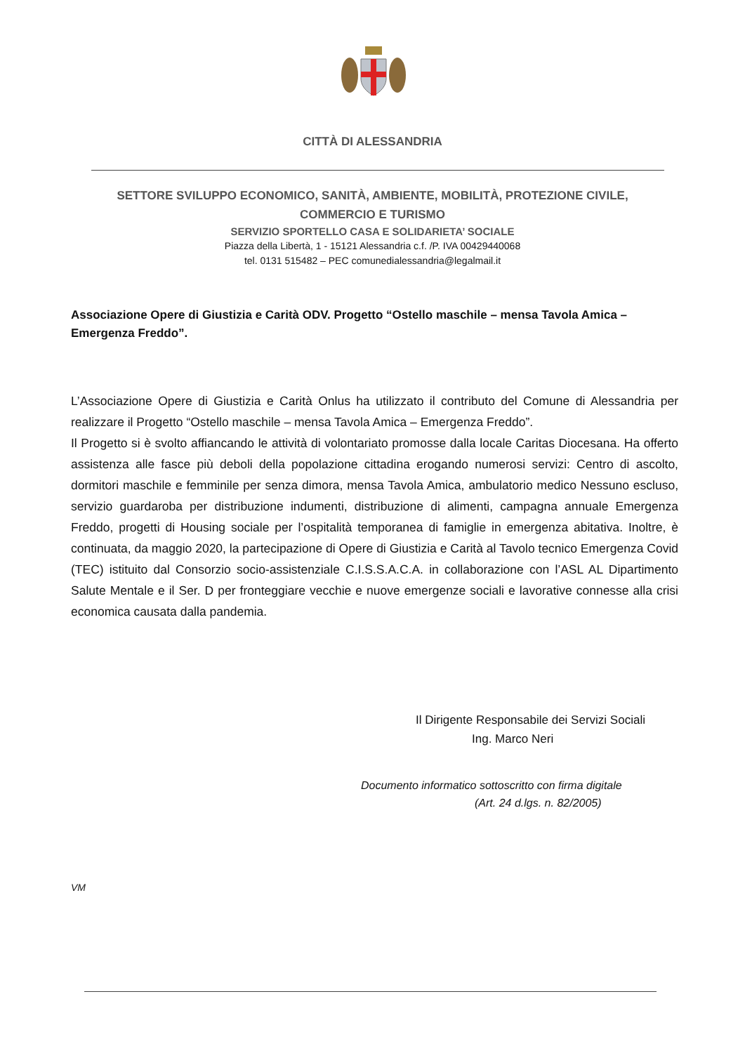CITTÀ DI ALESSANDRIA
SETTORE SVILUPPO ECONOMICO, SANITÀ, AMBIENTE, MOBILITÀ, PROTEZIONE CIVILE,
COMMERCIO E TURISMO
SERVIZIO SPORTELLO CASA E SOLIDARIETA’ SOCIALE
Piazza della Libertà, 1 - 15121 Alessandria c.f. /P. IVA 00429440068
tel. 0131 515482 – PEC comunedialessandria@legalmail.it
Associazione Opere di Giustizia e Carità ODV. Progetto “Ostello maschile – mensa Tavola Amica – Emergenza Freddo”.
L’Associazione Opere di Giustizia e Carità Onlus ha utilizzato il contributo del Comune di Alessandria per realizzare il Progetto “Ostello maschile – mensa Tavola Amica – Emergenza Freddo”.
Il Progetto si è svolto affiancando le attività di volontariato promosse dalla locale Caritas Diocesana. Ha offerto assistenza alle fasce più deboli della popolazione cittadina erogando numerosi servizi: Centro di ascolto, dormitori maschile e femminile per senza dimora, mensa Tavola Amica, ambulatorio medico Nessuno escluso, servizio guardaroba per distribuzione indumenti, distribuzione di alimenti, campagna annuale Emergenza Freddo, progetti di Housing sociale per l’ospitalità temporanea di famiglie in emergenza abitativa. Inoltre, è continuata, da maggio 2020, la partecipazione di Opere di Giustizia e Carità al Tavolo tecnico Emergenza Covid (TEC) istituito dal Consorzio socio-assistenziale C.I.S.S.A.C.A. in collaborazione con l’ASL AL Dipartimento Salute Mentale e il Ser. D per fronteggiare vecchie e nuove emergenze sociali e lavorative connesse alla crisi economica causata dalla pandemia.
Il Dirigente Responsabile dei Servizi Sociali
Ing. Marco Neri
Documento informatico sottoscritto con firma digitale
(Art. 24 d.lgs. n. 82/2005)
VM